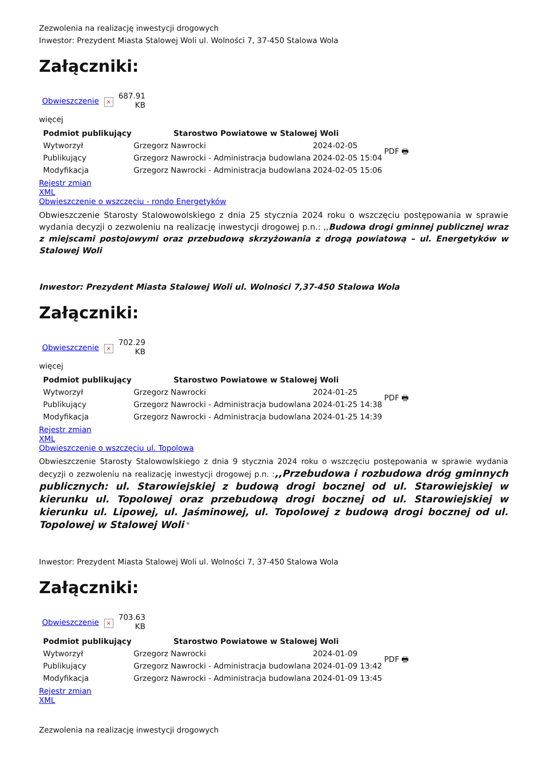Zezwolenia na realizację inwestycji drogowych
Inwestor: Prezydent Miasta Stalowej Woli ul. Wolności 7, 37-450 Stalowa Wola
Załączniki:
| Obwieszczenie | × | 687.91 KB |
więcej
| Podmiot publikujący | Starostwo Powiatowe w Stalowej Woli | | PDF 🖶 |
| Wytworzył | Grzegorz Nawrocki | 2024-02-05 | |
| Publikujący | Grzegorz Nawrocki - Administracja budowlana | 2024-02-05 15:04 | |
| Modyfikacja | Grzegorz Nawrocki - Administracja budowlana | 2024-02-05 15:06 | |
Rejestr zmian
XML
Obwieszczenie o wszczęciu - rondo Energetyków
Obwieszczenie Starosty Stalowowolskiego z dnia 25 stycznia 2024 roku o wszczęciu postępowania w sprawie wydania decyzji o zezwoleniu na realizację inwestycji drogowej p.n.: ,,Budowa drogi gminnej publicznej wraz z miejscami postojowymi oraz przebudową skrzyżowania z drogą powiatową – ul. Energetyków w Stalowej Woli
Inwestor: Prezydent Miasta Stalowej Woli ul. Wolności 7,37-450 Stalowa Wola
Załączniki:
| Obwieszczenie | × | 702.29 KB |
więcej
| Podmiot publikujący | Starostwo Powiatowe w Stalowej Woli | | PDF 🖶 |
| Wytworzył | Grzegorz Nawrocki | 2024-01-25 | |
| Publikujący | Grzegorz Nawrocki - Administracja budowlana | 2024-01-25 14:38 | |
| Modyfikacja | Grzegorz Nawrocki - Administracja budowlana | 2024-01-25 14:39 | |
Rejestr zmian
XML
Obwieszczenie o wszczęciu ul. Topolowa
Obwieszczenie Starosty Stalowowlskiego z dnia 9 stycznia 2024 roku o wszczęciu postępowania w sprawie wydania decyzji o zezwoleniu na realizację inwestycji drogowej p.n. :,,Przebudowa i rozbudowa dróg gminnych publicznych: ul. Starowiejskiej z budową drogi bocznej od ul. Starowiejskiej w kierunku ul. Topolowej oraz przebudową drogi bocznej od ul. Starowiejskiej w kierunku ul. Lipowej, ul. Jaśminowej, ul. Topolowej z budową drogi bocznej od ul. Topolowej w Stalowej Woli "
Inwestor: Prezydent Miasta Stalowej Woli ul. Wolności 7, 37-450 Stalowa Wola
Załączniki:
| Obwieszczenie | × | 703.63 KB |
| Podmiot publikujący | Starostwo Powiatowe w Stalowej Woli | | PDF 🖶 |
| Wytworzył | Grzegorz Nawrocki | 2024-01-09 | |
| Publikujący | Grzegorz Nawrocki - Administracja budowlana | 2024-01-09 13:42 | |
| Modyfikacja | Grzegorz Nawrocki - Administracja budowlana | 2024-01-09 13:45 | |
Rejestr zmian
XML
Zezwolenia na realizację inwestycji drogowych